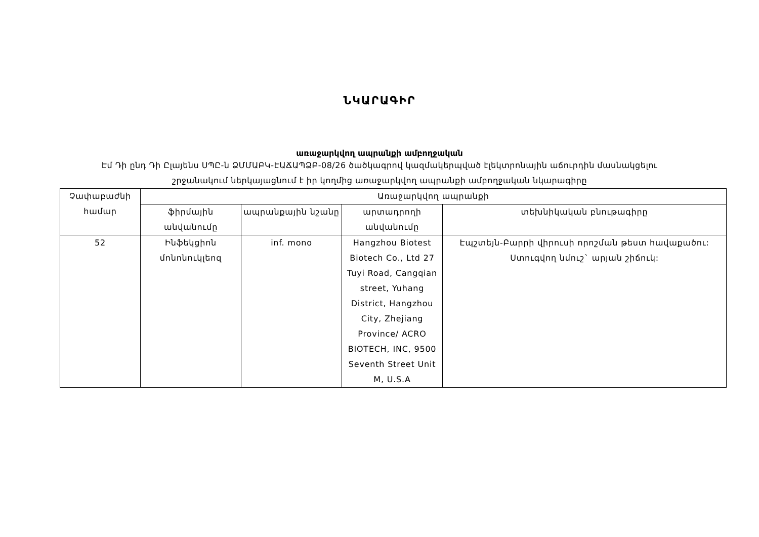ՆԿԱՐԱԳԻՐ
առաջարկվող ապրանքի ամբողջական
Էմ Դի ընդ Դի Ըլայենս ՍՊԸ-ն ՁՄՄԱԲԿ-ԷԱՃԱՊՁԲ-08/26 ծածկագրով կազմակերպված էլեկտրոնային աճուրդին մասնակցելու
շրջանակում ներկայացնում է իր կողմից առաջարկվող ապրանքի ամբողջական նկարագիրը
| Չափաբաժնի համար | Առաջարկվող ապրանքի | | | |
| --- | --- | --- | --- | --- |
| | ֆիրմային անվանումը | ապրանքային նշանը | արտադրողի անվանումը | տեխնիկական բնութագիրը |
| 52 | Ինֆեկցիոն մոնոնուկլեոզ | inf. mono | Hangzhou Biotest Biotech Co., Ltd 27 Tuyi Road, Cangqian street, Yuhang District, Hangzhou City, Zhejiang Province/ ACRO BIOTECH, INC, 9500 Seventh Street Unit M, U.S.A | Էպշտեյն-Բարրի վիրուսի որոշման թեստ հավաքածու: Ստուգվող նմուշ` արյան շիճուկ: |